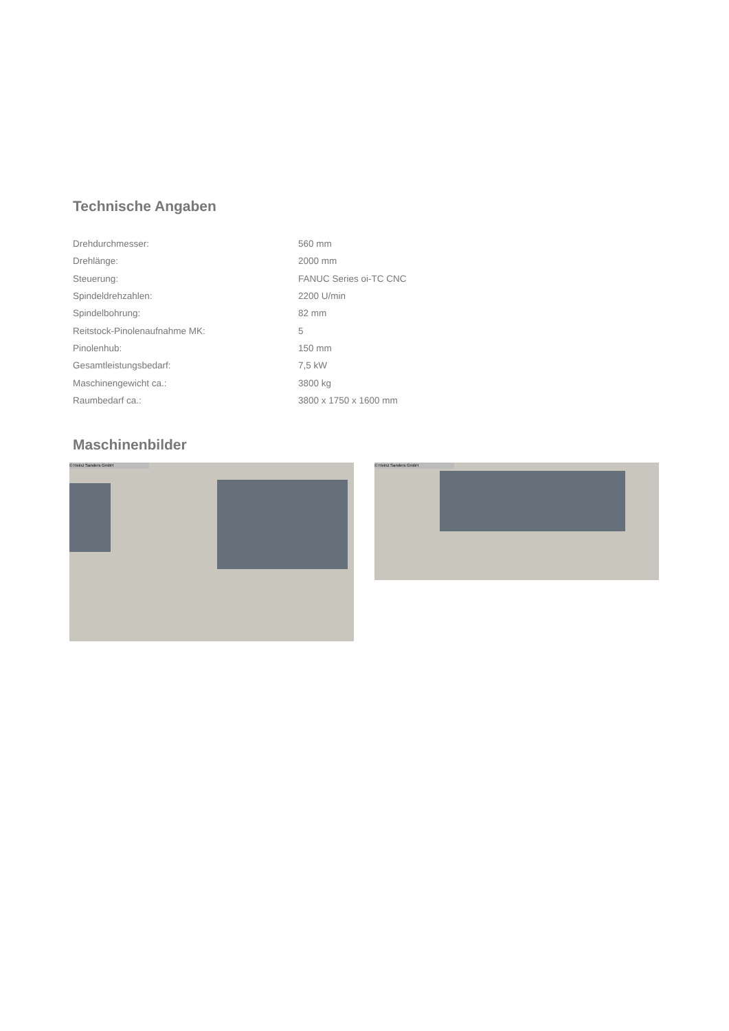Technische Angaben
| Drehdurchmesser: | 560 mm |
| Drehlänge: | 2000 mm |
| Steuerung: | FANUC Series oi-TC CNC |
| Spindeldrehzahlen: | 2200 U/min |
| Spindelbohrung: | 82 mm |
| Reitstock-Pinolenaufnahme MK: | 5 |
| Pinolenhub: | 150 mm |
| Gesamtleistungsbedarf: | 7,5 kW |
| Maschinengewicht ca.: | 3800 kg |
| Raumbedarf ca.: | 3800 x 1750 x 1600 mm |
Maschinenbilder
© Heinz Sanders GmbH
© Heinz Sanders GmbH